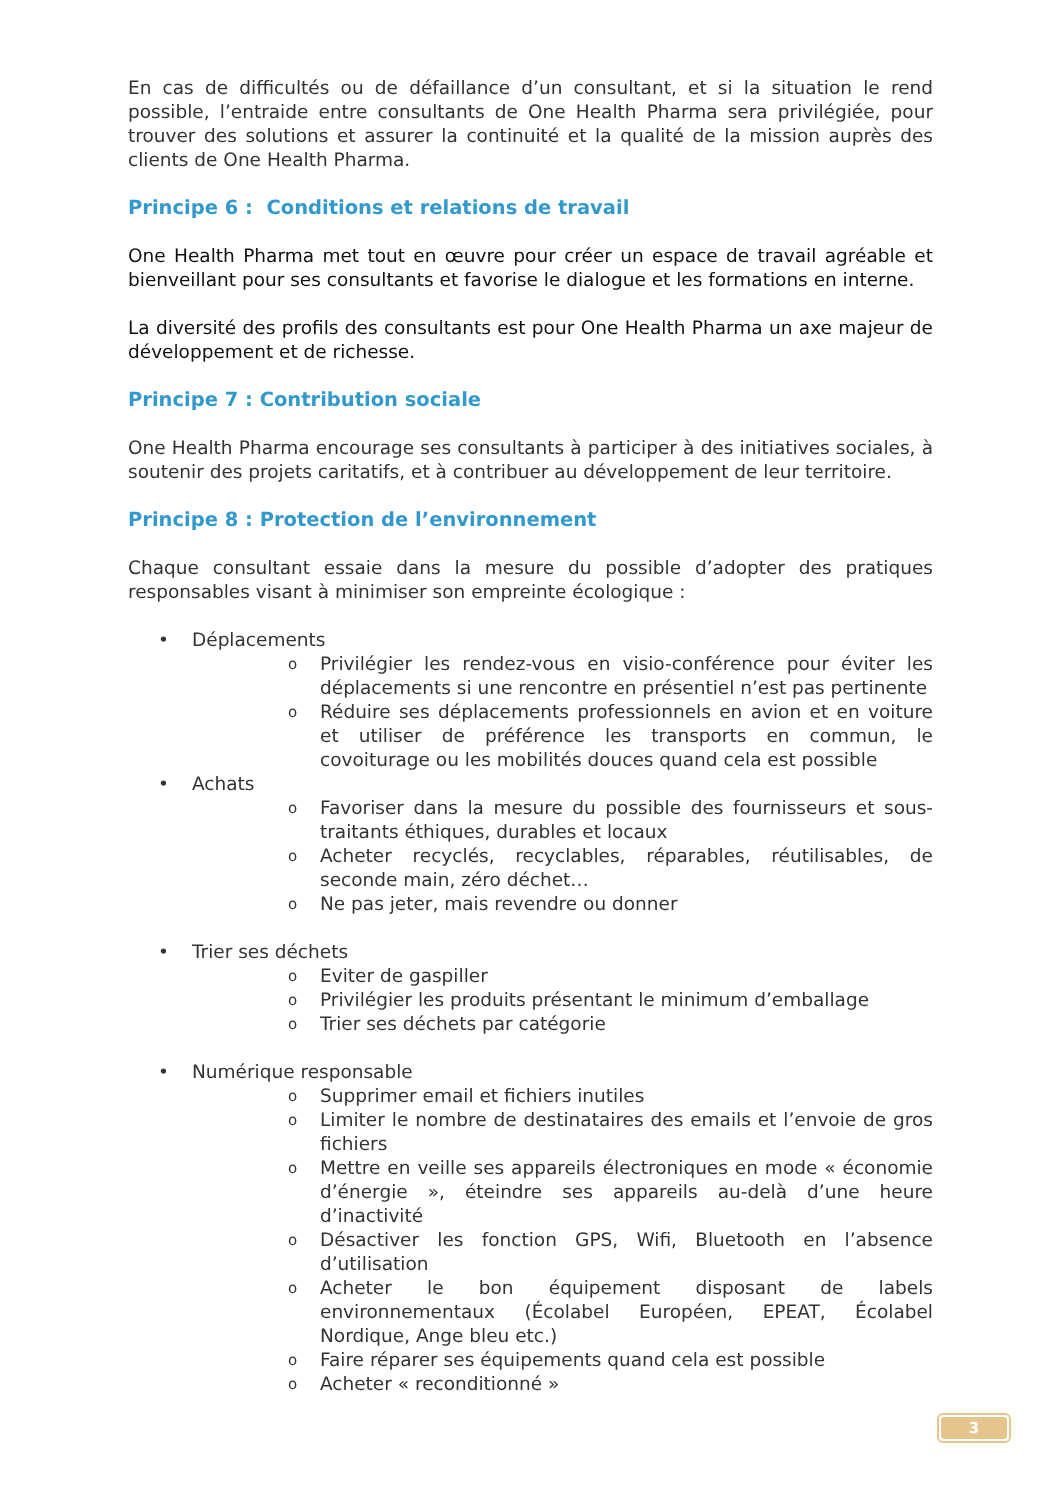En cas de difficultés ou de défaillance d’un consultant, et si la situation le rend possible, l’entraide entre consultants de One Health Pharma sera privilégiée, pour trouver des solutions et assurer la continuité et la qualité de la mission auprès des clients de One Health Pharma.
Principe 6 : Conditions et relations de travail
One Health Pharma met tout en œuvre pour créer un espace de travail agréable et bienveillant pour ses consultants et favorise le dialogue et les formations en interne.
La diversité des profils des consultants est pour One Health Pharma un axe majeur de développement et de richesse.
Principe 7 : Contribution sociale
One Health Pharma encourage ses consultants à participer à des initiatives sociales, à soutenir des projets caritatifs, et à contribuer au développement de leur territoire.
Principe 8 : Protection de l’environnement
Chaque consultant essaie dans la mesure du possible d’adopter des pratiques responsables visant à minimiser son empreinte écologique :
• Déplacements
o Privilégier les rendez-vous en visio-conférence pour éviter les déplacements si une rencontre en présentiel n’est pas pertinente
o Réduire ses déplacements professionnels en avion et en voiture et utiliser de préférence les transports en commun, le covoiturage ou les mobilités douces quand cela est possible
• Achats
o Favoriser dans la mesure du possible des fournisseurs et sous-traitants éthiques, durables et locaux
o Acheter recyclés, recyclables, réparables, réutilisables, de seconde main, zéro déchet…
o Ne pas jeter, mais revendre ou donner
• Trier ses déchets
o Eviter de gaspiller
o Privilégier les produits présentant le minimum d’emballage
o Trier ses déchets par catégorie
• Numérique responsable
o Supprimer email et fichiers inutiles
o Limiter le nombre de destinataires des emails et l’envoie de gros fichiers
o Mettre en veille ses appareils électroniques en mode « économie d’énergie », éteindre ses appareils au-delà d’une heure d’inactivité
o Désactiver les fonction GPS, Wifi, Bluetooth en l’absence d’utilisation
o Acheter le bon équipement disposant de labels environnementaux (Écolabel Européen, EPEAT, Écolabel Nordique, Ange bleu etc.)
o Faire réparer ses équipements quand cela est possible
o Acheter « reconditionné »
3